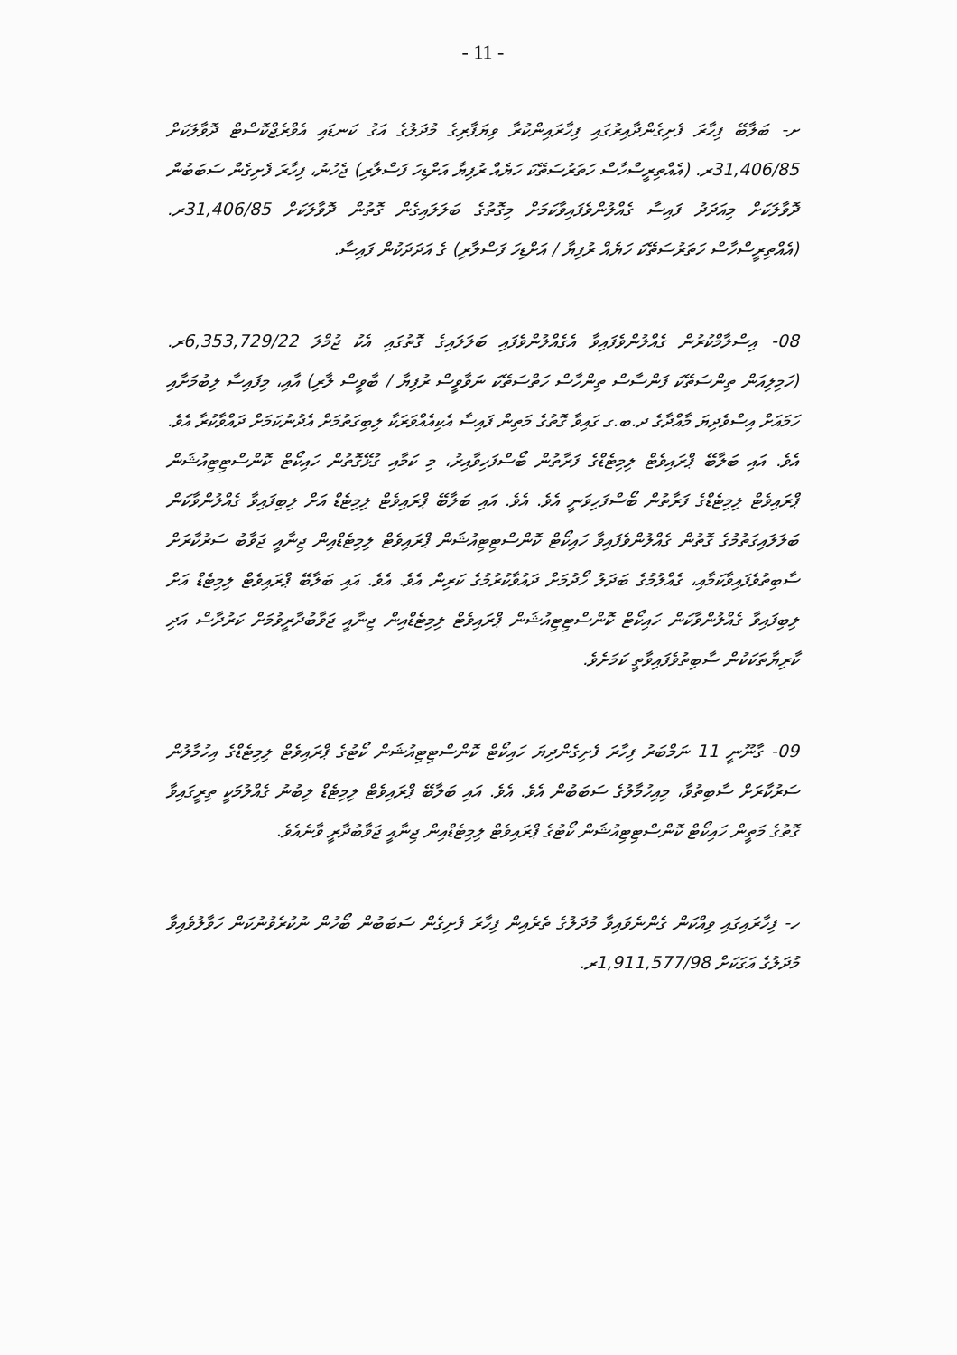- 11 -
ށ- ބަލާބޭ ފިހާރަ ފެށިގެންދާއިރުގައި ފިހާރައިންކުރާ ވިޔަފާރިގެ މުދަލުގެ އަގު ކަނޑައި އެވްރެޖްކޮސްޓް ދޮވާލަކަށް 31,406/85ރ. (އެއްތިރީސްހާސް ހަތަރުސަތޭކަ ހަޔެއް ރުފިޔާ އަށްޑިހަ ފަސްލާރި) ޖެހުނު، ފިހާރަ ފެށިގެން ސަބަބުން ދޮވާލަކަށް މިއަދަދު ފައިސާ ގެއްލުންވެފައިވާކަމަށް މިގޮތުގެ ބަލަލައިގެން ގޮތުން ދޮވާލަކަށް 31,406/85ރ. (އެއްތިރީސްހާސް ހަތަރުސަތޭކަ ހަޔެއް ރުފިޔާ / އަށްޑިހަ ފަސްލާރި) ގެ އަދަދަކުން ފައިސާ.
08- އިސްލާމްކުރުން ގެއްލުންވެފައިވާ އެގެއްލުންވެފައި ބަލަލައިގެ ގޮތުގައި އެކު ޖުމްލަ 6,353,729/22ރ. (ހަމިލިއަން ތިންސަތޭކަ ފަންސާސް ތިންހާސް ހަތްސަތޭކަ ނަވާވީސް ރުފިޔާ / ބާވީސް ލާރި) އާއި، މިފައިސާ ލިބުމަށާއި ހަމައަށް އިސްވެދިޔަ މާއްދާގެ ދ.ބ.ގ ގައިވާ ގޮތުގެ މަތިން ފައިސާ އެކިއެއްވަރަކާ ލިބިގަތުމަށް އެދުނުކަމަށް ދައްވާކުރާ އެވެ. އެވެ. އައި ބަލާބޭ ޕްރައިވެޓް ލިމިޓެޑްގެ ފަރާތުން ބޯސްފަހިވާއިރު، މި ކަމާއި ގުޅޭގޮތުން ހައިކޯޓް ކޮންސްޓިޓިއުޝަން ޕްރައިވެޓް ލިމިޓެޑްގެ ފަރާތުން ބޯސްފަހިވަނީ އެވެ. އެވެ. އައި ބަލާބޭ ޕްރައިވެޓް ލިމިޓެޑް އަށް ލިބިފައިވާ ގެއްލުންވާކަން ބަލަލައިގަތުމުގެ ގޮތުން ގެއްލުންވެފައިވާ ހައިކޯޓް ކޮންސްޓިޓިއުޝަން ޕްރައިވެޓް ލިމިޓެޑްއިން ޖިނާއީ ޖަވާބު ސަރުކާރަށް ސާބިތުވެފައިވާކަމާއި، ގެއްލުމުގެ ބަދަލު ހޯދުމަށް ދައުވާކުރުމުގެ ކަރިން އެވެ. އެވެ. އައި ބަލާބޭ ޕްރައިވެޓް ލިމިޓެޑް އަށް ލިބިފައިވާ ގެއްލުންވާކަން ހައިކޯޓް ކޮންސްޓިޓިއުޝަން ޕްރައިވެޓް ލިމިޓެޑްއިން ޖިނާއީ ޖަވާބުދާރީވުމަށް ކަރުދާސް އަދި ކާރިޔާތަކަކުން ސާބިތުވެފައިވާތީ ކަމަށެވެ.
09- ގާނޫނީ 11 ނަމްބަރު ފިހާރަ ފެށިގެންދިޔަ ހައިކޯޓް ކޮންސްޓިޓިއުޝަން ކޯޓުގެ ޕްރައިވެޓް ލިމިޓެޑްގެ އިހުމާލުން ސަރުކާރަށް ސާބިތުވާ، މިއިހުމާލުގެ ސަބަބުން އެވެ. އެވެ. އައި ބަލާބޭ ޕްރައިވެޓް ލިމިޓެޑް ލިބުނު ގެއްލުމަކީ ތިރީގައިވާ ގޮތުގެ މަތީން ހައިކޯޓް ކޮންސްޓިޓިއުޝަން ކޯޓުގެ ޕްރައިވެޓް ލިމިޓެޑްއިން ޖިނާއީ ޖަވާބުދާރީ ވާނެއެވެ.
ހ- ފިހާރައިގައި ވިއްކަން ގެންނެވައިވާ މުދަލުގެ ތެރެއިން ފިހާރަ ފެށިގެން ސަބަބުން ބޯހުން ނުކުރެވުނުކަން ހަވާލުވެއިވާ މުދަލުގެ އަގަކަށް 1,911,577/98ރ.